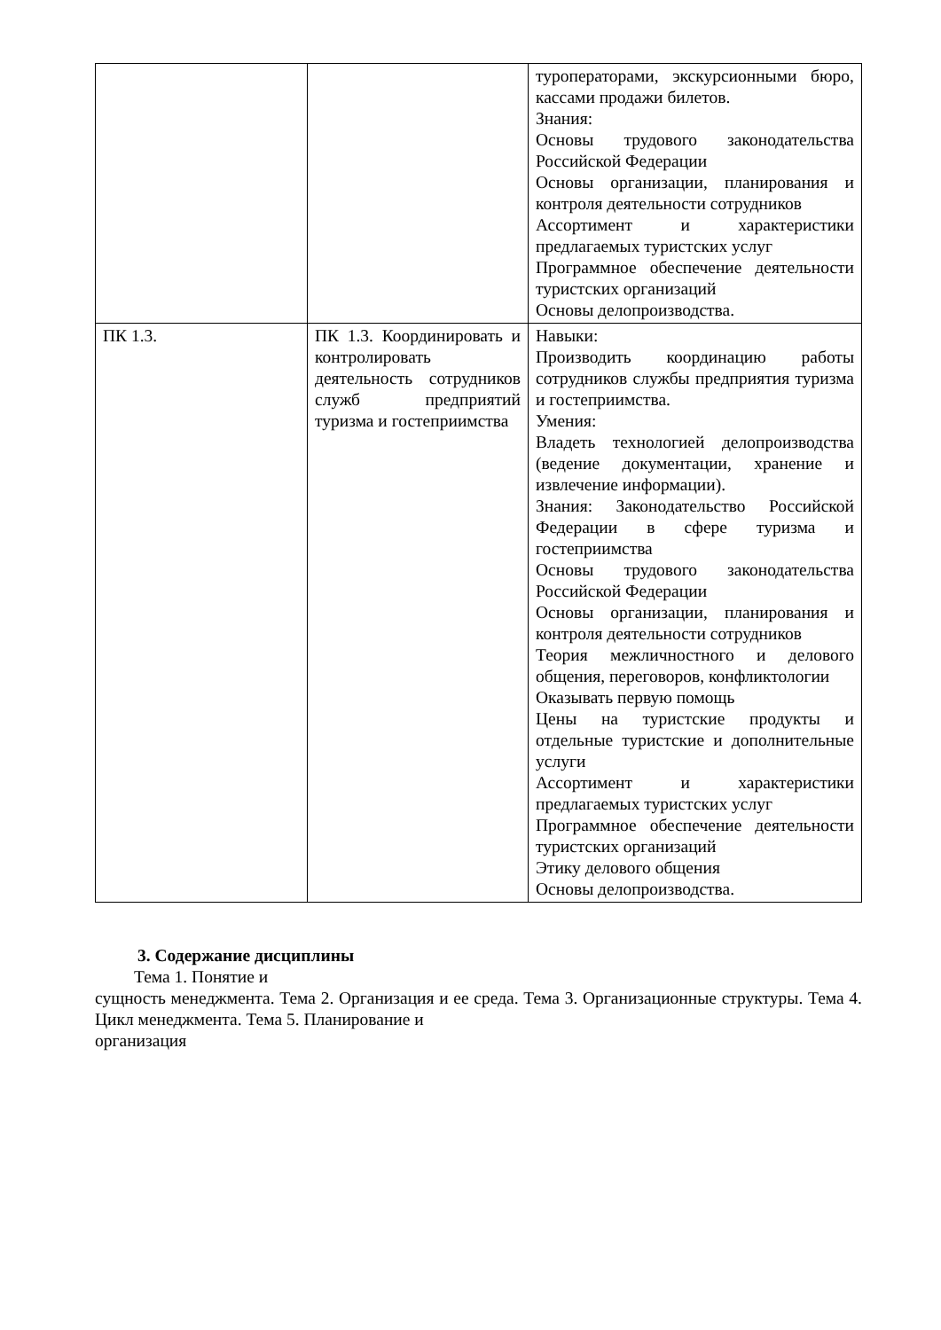| | | туроператорами, экскурсионными бюро, кассами продажи билетов. Знания: Основы трудового законодательства Российской Федерации Основы организации, планирования и контроля деятельности сотрудников Ассортимент и характеристики предлагаемых туристских услуг Программное обеспечение деятельности туристских организаций Основы делопроизводства. |
| ПК 1.3. | ПК 1.3. Координировать и контролировать деятельность сотрудников служб предприятий туризма и гостеприимства | Навыки: Производить координацию работы сотрудников службы предприятия туризма и гостеприимства. Умения: Владеть технологией делопроизводства (ведение документации, хранение и извлечение информации). Знания: Законодательство Российской Федерации в сфере туризма и гостеприимства Основы трудового законодательства Российской Федерации Основы организации, планирования и контроля деятельности сотрудников Теория межличностного и делового общения, переговоров, конфликтологии Оказывать первую помощь Цены на туристские продукты и отдельные туристские и дополнительные услуги Ассортимент и характеристики предлагаемых туристских услуг Программное обеспечение деятельности туристских организаций Этику делового общения Основы делопроизводства. |
3. Содержание дисциплины
Тема 1. Понятие и
сущность менеджмента. Тема 2. Организация и ее среда. Тема 3. Организационные структуры. Тема 4. Цикл менеджмента. Тема 5. Планирование и
организация